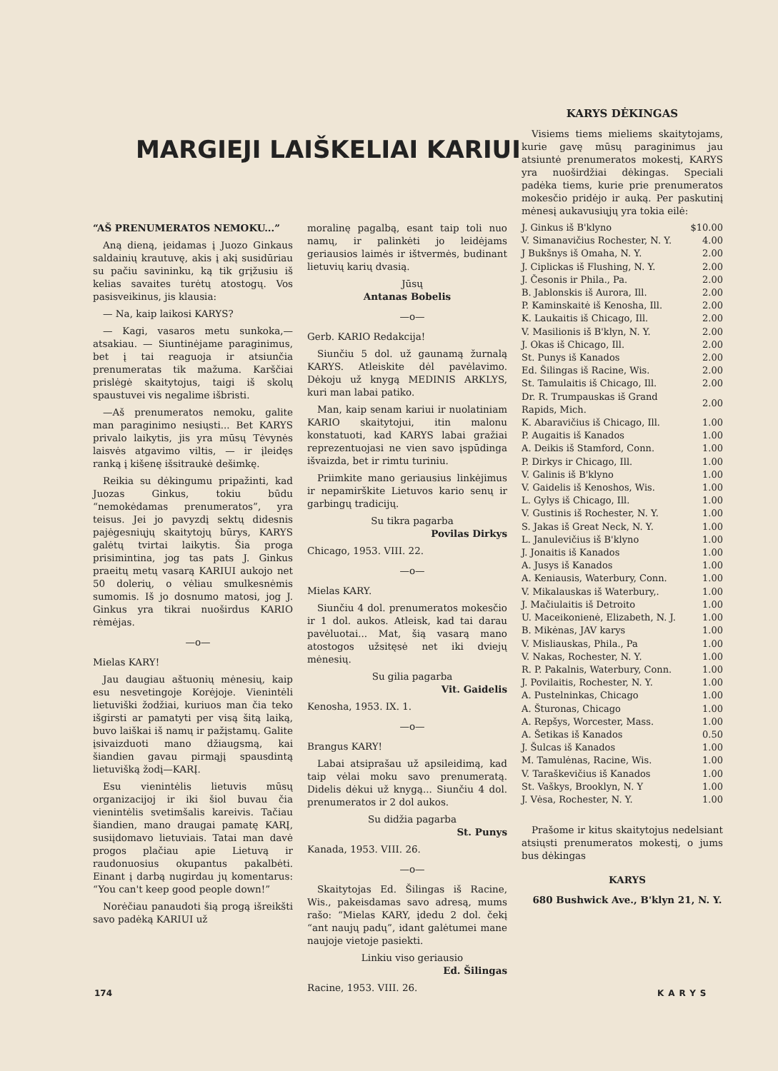MARGIEJI LAIŠKELIAI KARIUI
“AŠ PRENUMERATOS NEMOKU...”
Aną dieną, įeidamas į Juozo Ginkaus saldainių krautuvę, akis į akį susidūriau su pačiu savininku, ką tik grįžusiu iš kelias savaites turėtų atostogų. Vos pasisveikinus, jis klausia:
— Na, kaip laikosi KARYS?
— Kagi, vasaros metu sunkoka,— atsakiau. — Siuntinėjame paraginimus, bet į tai reaguoja ir atsiunčia prenumeratas tik mažuma. Karščiai prislėgė skaitytojus, taigi iš skolų spaustuvei vis negalime išbristi.
—Aš prenumeratos nemoku, galite man paraginimo nesiųsti... Bet KARYS privalo laikytis, jis yra mūsų Tėvynės laisvės atgavimo viltis, — ir įleidęs ranką į kišenę išsitraukė dešimkę.
Reikia su dėkingumu pripažinti, kad Juozas Ginkus, tokiu būdu “nemokėdamas prenumeratos”, yra teisus. Jei jo pavyzdį sektų didesnis pajėgesniųjų skaitytojų būrys, KARYS galėtų tvirtai laikytis. Šia proga prisimintina, jog tas pats J. Ginkus praeitų metų vasarą KARIUI aukojo net 50 dolerių, o vėliau smulkesnėmis sumomis. Iš jo dosnumo matosi, jog J. Ginkus yra tikrai nuoširdus KARIO rėmėjas.
—o—
Mielas KARY!
Jau daugiau aštuonių mėnesių, kaip esu nesvetingoje Korėjoje. Vienintėli lietuviški žodžiai, kuriuos man čia teko išgirsti ar pamatyti per visą šitą laiką, buvo laiškai iš namų ir pažįstamų. Galite įsivaizduoti mano džiaugsmą, kai šiandien gavau pirmąjį spausdintą lietuvišką žodį—KARĮ.
Esu vienintėlis lietuvis mūsų organizacijoj ir iki šiol buvau čia vienintėlis svetimšalis kareivis. Tačiau šiandien, mano draugai pamatę KARĮ, susiįdomavo lietuviais. Tatai man davė progos plačiau apie Lietuvą ir raudonuosius okupantus pakalbėti. Einant į darbą nugirdau jų komentarus: “You can't keep good people down!”
Norėčiau panaudoti šią progą išreikšti savo padėką KARIUI už
moralinę pagalbą, esant taip toli nuo namų, ir palinkėti jo leidėjams geriausios laimės ir ištvermės, budinant lietuvių karių dvasią.
Jūsų
Antanas Bobelis
—o—
Gerb. KARIO Redakcija!
Siunčiu 5 dol. už gaunamą žurnalą KARYS. Atleiskite dėl pavėlavimo. Dėkoju už knygą MEDINIS ARKLYS, kuri man labai patiko.
Man, kaip senam kariui ir nuolatiniam KARIO skaitytojui, itin malonu konstatuoti, kad KARYS labai gražiai reprezentuojasi ne vien savo įspūdinga išvaizda, bet ir rimtu turiniu.
Priimkite mano geriausius linkėjimus ir nepamirškite Lietuvos kario senų ir garbingų tradicijų.
Su tikra pagarba
Povilas Dirkys
Chicago, 1953. VIII. 22.
—o—
Mielas KARY.
Siunčiu 4 dol. prenumeratos mokesčio ir 1 dol. aukos. Atleisk, kad tai darau pavėluotai... Mat, šią vasarą mano atostogos užsitęsė net iki dviejų mėnesių.
Su gilia pagarba
Vit. Gaidelis
Kenosha, 1953. IX. 1.
—o—
Brangus KARY!
Labai atsiprašau už apsileidimą, kad taip vėlai moku savo prenumeratą. Didelis dėkui už knygą... Siunčiu 4 dol. prenumeratos ir 2 dol aukos.
Su didžia pagarba
St. Punys
Kanada, 1953. VIII. 26.
—o—
Skaitytojas Ed. Šilingas iš Racine, Wis., pakeisdamas savo adresą, mums rašo: “Mielas KARY, įdedu 2 dol. čekį “ant naujų padų”, idant galėtumei mane naujoje vietoje pasiekti.
Linkiu viso geriausio
Ed. Šilingas
Racine, 1953. VIII. 26.
KARYS DĖKINGAS
Visiems tiems mieliems skaitytojams, kurie gavę mūsų paraginimus jau atsiuntė prenumeratos mokestį, KARYS yra nuoširdžiai dėkingas. Speciali padėka tiems, kurie prie prenumeratos mokesčio pridėjo ir auką. Per paskutinį mėnesį aukavusiųjų yra tokia eilė:
| J. Ginkus iš B'klyno | $10.00 |
| V. Simanavičius Rochester, N. Y. | 4.00 |
| J Bukšnys iš Omaha, N. Y. | 2.00 |
| J. Ciplickas iš Flushing, N. Y. | 2.00 |
| J. Česonis ir Phila., Pa. | 2.00 |
| B. Jablonskis iš Aurora, Ill. | 2.00 |
| P. Kaminskaitė iš Kenosha, Ill. | 2.00 |
| K. Laukaitis iš Chicago, Ill. | 2.00 |
| V. Masilionis iš B'klyn, N. Y. | 2.00 |
| J. Okas iš Chicago, Ill. | 2.00 |
| St. Punys iš Kanados | 2.00 |
| Ed. Šilingas iš Racine, Wis. | 2.00 |
| St. Tamulaitis iš Chicago, Ill. | 2.00 |
| Dr. R. Trumpauskas iš Grand Rapids, Mich. | 2.00 |
| K. Abaravičius iš Chicago, Ill. | 1.00 |
| P. Augaitis iš Kanados | 1.00 |
| A. Deikis iš Stamford, Conn. | 1.00 |
| P. Dirkys ir Chicago, Ill. | 1.00 |
| V. Galinis iš B'klyno | 1.00 |
| V. Gaidelis iš Kenoshos, Wis. | 1.00 |
| L. Gylys iš Chicago, Ill. | 1.00 |
| V. Gustinis iš Rochester, N. Y. | 1.00 |
| S. Jakas iš Great Neck, N. Y. | 1.00 |
| L. Janulevičius iš B'klyno | 1.00 |
| J. Jonaitis iš Kanados | 1.00 |
| A. Jusys iš Kanados | 1.00 |
| A. Keniausis, Waterbury, Conn. | 1.00 |
| V. Mikalauskas iš Waterbury,. | 1.00 |
| J. Mačiulaitis iš Detroito | 1.00 |
| U. Maceikonienė, Elizabeth, N. J. | 1.00 |
| B. Mikėnas, JAV karys | 1.00 |
| V. Misliauskas, Phila., Pa | 1.00 |
| V. Nakas, Rochester, N. Y. | 1.00 |
| R. P. Pakalnis, Waterbury, Conn. | 1.00 |
| J. Povilaitis, Rochester, N. Y. | 1.00 |
| A. Pustelninkas, Chicago | 1.00 |
| A. Šturonas, Chicago | 1.00 |
| A. Repšys, Worcester, Mass. | 1.00 |
| A. Šetikas iš Kanados | 0.50 |
| J. Šulcas iš Kanados | 1.00 |
| M. Tamulėnas, Racine, Wis. | 1.00 |
| V. Taraškevičius iš Kanados | 1.00 |
| St. Vaškys, Brooklyn, N. Y | 1.00 |
| J. Vėsa, Rochester, N. Y. | 1.00 |
Prašome ir kitus skaitytojus nedelsiant atsiųsti prenumeratos mokestį, o jums bus dėkingas
KARYS
680 Bushwick Ave., B'klyn 21, N. Y.
174 KARYS